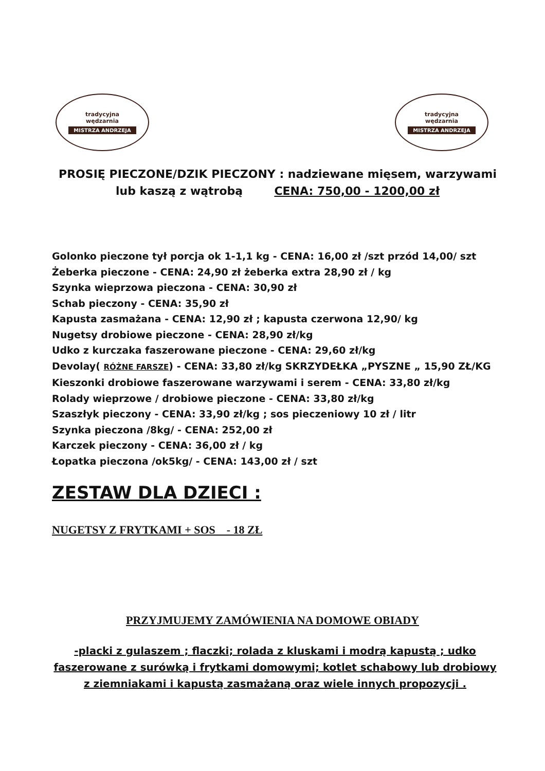tradycyjna
wędzarnia
MISTRZA ANDRZEJA
tradycyjna
wędzarnia
MISTRZA ANDRZEJA
PROSIĘ PIECZONE/DZIK PIECZONY : nadziewane mięsem, warzywami lub kaszą z wątrobą CENA: 750,00 - 1200,00 zł
Golonko pieczone tył porcja ok 1-1,1 kg - CENA: 16,00 zł /szt przód 14,00/ szt
Żeberka pieczone - CENA: 24,90 zł żeberka extra 28,90 zł / kg
Szynka wieprzowa pieczona - CENA: 30,90 zł
Schab pieczony - CENA: 35,90 zł
Kapusta zasmażana - CENA: 12,90 zł ; kapusta czerwona 12,90/ kg
Nugetsy drobiowe pieczone - CENA: 28,90 zł/kg
Udko z kurczaka faszerowane pieczone - CENA: 29,60 zł/kg
Devolay( RÓŻNE FARSZE) - CENA: 33,80 zł/kg SKRZYDEŁKA „PYSZNE „ 15,90 ZŁ/KG
Kieszonki drobiowe faszerowane warzywami i serem - CENA: 33,80 zł/kg
Rolady wieprzowe / drobiowe pieczone - CENA: 33,80 zł/kg
Szaszłyk pieczony - CENA: 33,90 zł/kg ; sos pieczeniowy 10 zł / litr
Szynka pieczona /8kg/ - CENA: 252,00 zł
Karczek pieczony - CENA: 36,00 zł / kg
Łopatka pieczona /ok5kg/ - CENA: 143,00 zł / szt
ZESTAW DLA DZIECI :
NUGETSY Z FRYTKAMI + SOS - 18 ZŁ
PRZYJMUJEMY ZAMÓWIENIA NA DOMOWE OBIADY
-placki z gulaszem ; flaczki; rolada z kluskami i modrą kapustą ; udko faszerowane z surówką i frytkami domowymi; kotlet schabowy lub drobiowy z ziemniakami i kapustą zasmażaną oraz wiele innych propozycji .